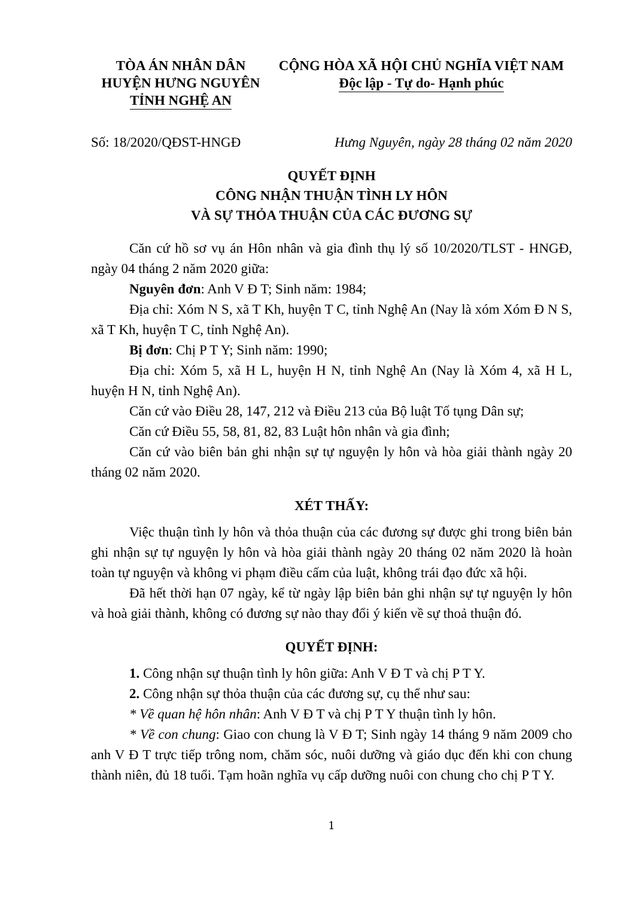TÒA ÁN NHÂN DÂN
HUYỆN HƯNG NGUYÊN
TỈNH NGHỆ AN
CỘNG HÒA XÃ HỘI CHỦ NGHĨA VIỆT NAM
Độc lập - Tự do- Hạnh phúc
Số: 18/2020/QĐST-HNGĐ Hưng Nguyên, ngày 28 tháng 02 năm 2020
QUYẾT ĐỊNH
CÔNG NHẬN THUẬN TÌNH LY HÔN
VÀ SỰ THỎA THUẬN CỦA CÁC ĐƯƠNG SỰ
Căn cứ hồ sơ vụ án Hôn nhân và gia đình thụ lý số 10/2020/TLST - HNGĐ, ngày 04 tháng 2 năm 2020 giữa:
Nguyên đơn: Anh V Đ T; Sinh năm: 1984;
Địa chỉ: Xóm N S, xã T Kh, huyện T C, tỉnh Nghệ An (Nay là xóm Xóm Đ N S, xã T Kh, huyện T C, tỉnh Nghệ An).
Bị đơn: Chị P T Y; Sinh năm: 1990;
Địa chỉ: Xóm 5, xã H L, huyện H N, tỉnh Nghệ An (Nay là Xóm 4, xã H L, huyện H N, tỉnh Nghệ An).
Căn cứ vào Điều 28, 147, 212 và Điều 213 của Bộ luật Tố tụng Dân sự;
Căn cứ Điều 55, 58, 81, 82, 83 Luật hôn nhân và gia đình;
Căn cứ vào biên bản ghi nhận sự tự nguyện ly hôn và hòa giải thành ngày 20 tháng 02 năm 2020.
XÉT THẤY:
Việc thuận tình ly hôn và thỏa thuận của các đương sự được ghi trong biên bản ghi nhận sự tự nguyện ly hôn và hòa giải thành ngày 20 tháng 02 năm 2020 là hoàn toàn tự nguyện và không vi phạm điều cấm của luật, không trái đạo đức xã hội.
Đã hết thời hạn 07 ngày, kể từ ngày lập biên bản ghi nhận sự tự nguyện ly hôn và hoà giải thành, không có đương sự nào thay đổi ý kiến về sự thoả thuận đó.
QUYẾT ĐỊNH:
1. Công nhận sự thuận tình ly hôn giữa: Anh V Đ T và chị P T Y.
2. Công nhận sự thỏa thuận của các đương sự, cụ thể như sau:
* Về quan hệ hôn nhân: Anh V Đ T và chị P T Y thuận tình ly hôn.
* Về con chung: Giao con chung là V Đ T; Sinh ngày 14 tháng 9 năm 2009 cho anh V Đ T trực tiếp trông nom, chăm sóc, nuôi dưỡng và giáo dục đến khi con chung thành niên, đủ 18 tuổi. Tạm hoãn nghĩa vụ cấp dưỡng nuôi con chung cho chị P T Y.
1